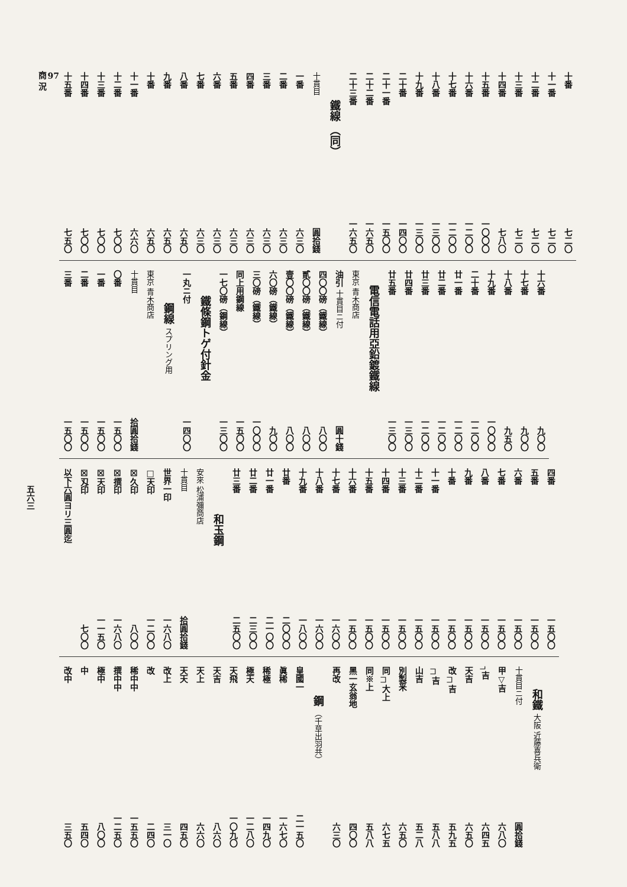| 十番 | 七二〇 |
| 十一番 | 七二〇 |
| 十二番 | 七二〇 |
| 十三番 | 七二〇 |
| 十四番 | 七八〇 |
| 十五番 | 一〇〇〇 |
| 十六番 | 一二〇〇 |
| 十七番 | 一二〇〇 |
| 十八番 | 一三〇〇 |
| 十九番 | 一三〇〇 |
| 二十番 | 一四〇〇 |
| 二十一番 | 一五〇〇 |
| 二十二番 | 一六五〇 |
| 二十三番 | 一六五〇 |
| 鐵線 （同） | |
| 十貫目 | 圓拾錢 |
| 一番 | 六三〇 |
| 二番 | 六三〇 |
| 三番 | 六三〇 |
| 四番 | 六三〇 |
| 五番 | 六三〇 |
| 六番 | 六三〇 |
| 七番 | 六三〇 |
| 八番 | 六五〇 |
| 九番 | 六五〇 |
| 十番 | 六五〇 |
| 十一番 | 六六〇 |
| 十二番 | 七〇〇 |
| 十三番 | 七〇〇 |
| 十四番 | 七〇〇 |
| 十五番 | 七五〇 |
| 十六番 | 九〇〇 |
| 十七番 | 九〇〇 |
| 十八番 | 九五〇 |
| 十九番 | 一〇〇〇 |
| 二十番 | 一二〇〇 |
| 廿一番 | 一二〇〇 |
| 廿二番 | 一二〇〇 |
| 廿三番 | 一二〇〇 |
| 廿四番 | 一三〇〇 |
| 廿五番 | 一三〇〇 |
| 電信電話用亞鉛鍍鐵線 | |
| 東京 青木商店 | |
| 油引 十貫目ニ付 | 圓十錢 |
| 四〇〇磅（鐵線） | 八〇〇 |
| 貳〇〇磅（鐵線） | 八〇〇 |
| 壹〇〇磅（鐵線） | 八〇〇 |
| 六〇磅（鐵線） | 九〇〇 |
| 三〇磅（鐵線） | 一〇〇〇 |
| 同上用鋼線 | 一五〇〇 |
| 一七〇磅（鋼線） | 一三〇〇 |
| 鐵條鋼トゲ付針金 | |
| 一丸ニ付 | 一四〇〇 |
| 鋼線 スプリング用 | |
| 東京 青木商店 | |
| 十貫目 | 拾圓拾錢 |
| 〇番 | 一五〇〇 |
| 一番 | 一五〇〇 |
| 二番 | 一五〇〇 |
| 三番 | 一五〇〇 |
| 四番 | 一五〇〇 |
| 五番 | 一五〇〇 |
| 六番 | 一五〇〇 |
| 七番 | 一五〇〇 |
| 八番 | 一五〇〇 |
| 九番 | 一五〇〇 |
| 十番 | 一五〇〇 |
| 十一番 | 一五〇〇 |
| 十二番 | 一五〇〇 |
| 十三番 | 一五〇〇 |
| 十四番 | 一五〇〇 |
| 十五番 | 一五〇〇 |
| 十六番 | 一五〇〇 |
| 十七番 | 一六〇〇 |
| 十八番 | 一六〇〇 |
| 十九番 | 一八〇〇 |
| 廿番 | 二〇〇〇 |
| 廿一番 | 二一〇〇 |
| 廿二番 | 二三〇〇 |
| 廿三番 | 二五〇〇 |
| 和玉鋼 | |
| 安來 松浦彌商店 | |
| 十貫目 | 拾圓拾錢 |
| 世界一印 | 一六八〇 |
| □天印 | 一二〇〇 |
| ☒久印 | 八〇〇 |
| ☒撰印 | 一六八〇 |
| ☒天印 | 一一五〇 |
| ☒刄印 | 七〇〇 |
| 以下六圓ヨリ三圓迄 | |
| 和鐵 大阪 近藤喜兵衛 | |
| --- | --- |
| 十貫目ニ付 | 圓拾錢 |
| 甲▽吉 | 六八〇 |
| ┐吉 | 六四五 |
| 天吉 | 六五〇 |
| 改┌┐吉 | 五九五 |
| ┌┐吉 | 五八八 |
| 山吉 | 五二八 |
| 別製釆 | 六五〇 |
| 同┌┐大上 | 六七五 |
| 同※上 | 五八八 |
| 黑一玄翁地 | 四〇〇 |
| 再改 | 六三〇 |
| 鋼 （千草出羽共） | |
| 皇國一 | 二一五〇 |
| 眞稀 | 一六七〇 |
| 稀極 | 一四九〇 |
| 極天 | 一二八〇 |
| 天飛 | 一〇九〇 |
| 天吉 | 八六〇 |
| 天上 | 六六〇 |
| 天天 | 四五〇 |
| 改上 | 三一〇 |
| 改 | 二四〇 |
| 稀中中 | 一五五〇 |
| 撰中中 | 一二五〇 |
| 極中 | 八〇〇 |
| 中 | 五四〇 |
| 改中 | 三五〇 |
97
商 況
五六三